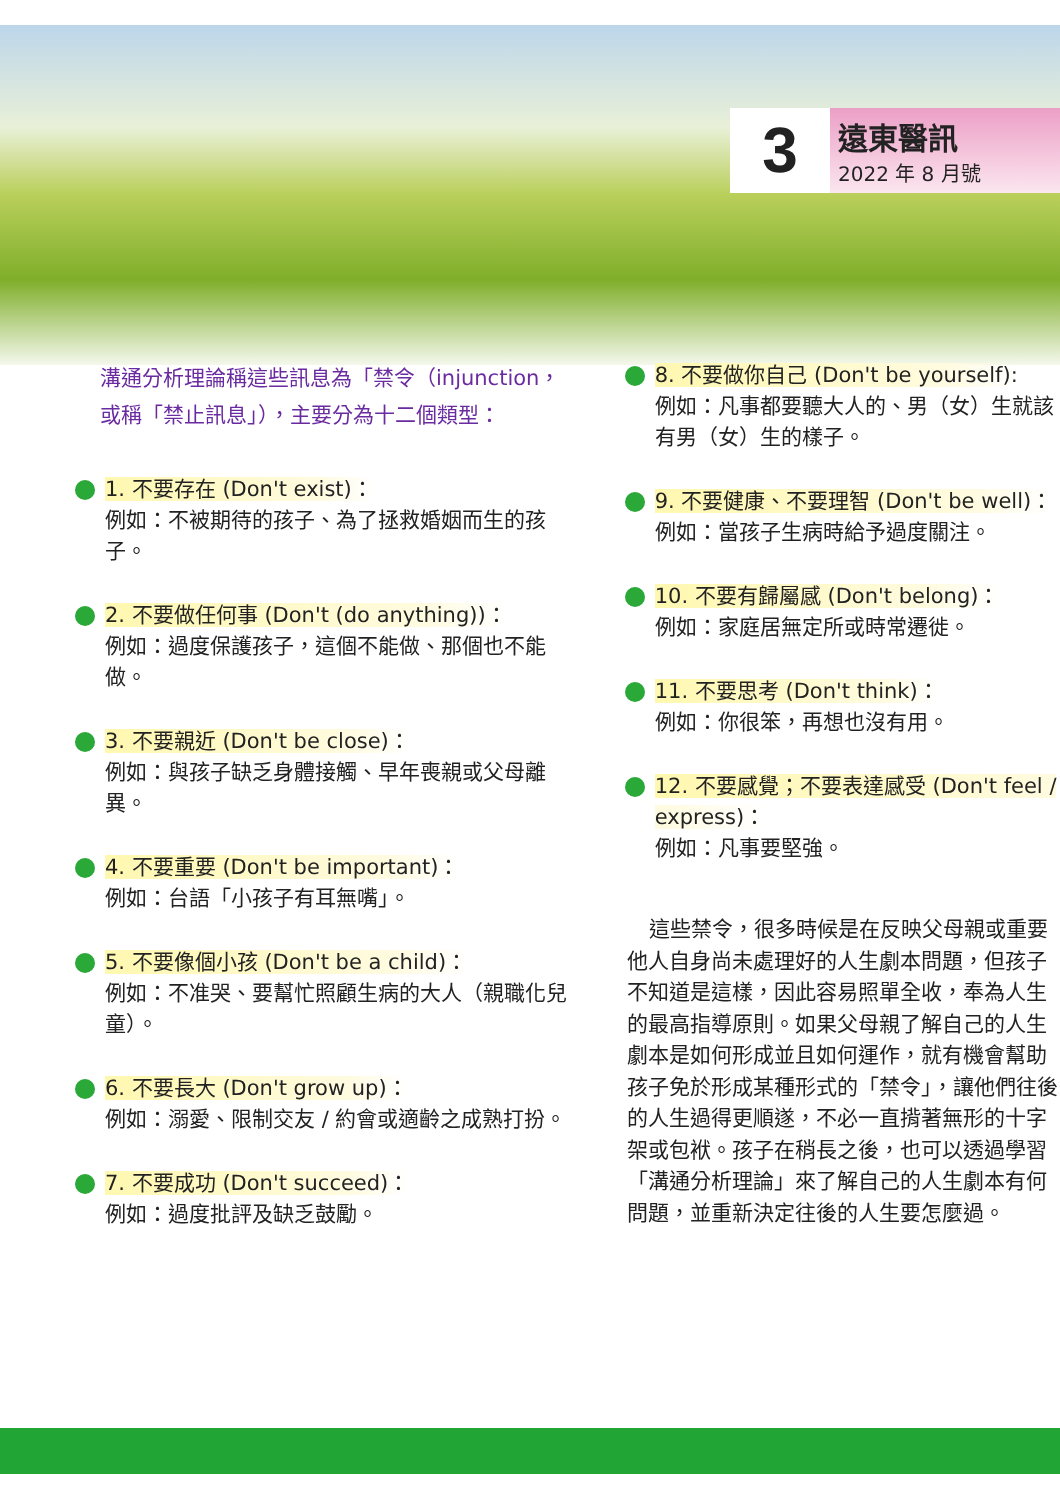3
遠東醫訊
2022 年 8 月號
溝通分析理論稱這些訊息為「禁令（injunction，或稱「禁止訊息」），主要分為十二個類型：
1. 不要存在 (Don't exist)：
例如：不被期待的孩子、為了拯救婚姻而生的孩子。
2. 不要做任何事 (Don't (do anything))：
例如：過度保護孩子，這個不能做、那個也不能做。
3. 不要親近 (Don't be close)：
例如：與孩子缺乏身體接觸、早年喪親或父母離異。
4. 不要重要 (Don't be important)：
例如：台語「小孩子有耳無嘴」。
5. 不要像個小孩 (Don't be a child)：
例如：不准哭、要幫忙照顧生病的大人（親職化兒童）。
6. 不要長大 (Don't grow up)：
例如：溺愛、限制交友 / 約會或適齡之成熟打扮。
7. 不要成功 (Don't succeed)：
例如：過度批評及缺乏鼓勵。
8. 不要做你自己 (Don't be yourself):
例如：凡事都要聽大人的、男（女）生就該有男（女）生的樣子。
9. 不要健康、不要理智 (Don't be well)：
例如：當孩子生病時給予過度關注。
10. 不要有歸屬感 (Don't belong)：
例如：家庭居無定所或時常遷徙。
11. 不要思考 (Don't think)：
例如：你很笨，再想也沒有用。
12. 不要感覺；不要表達感受 (Don't feel / express)：
例如：凡事要堅強。
這些禁令，很多時候是在反映父母親或重要他人自身尚未處理好的人生劇本問題，但孩子不知道是這樣，因此容易照單全收，奉為人生的最高指導原則。如果父母親了解自己的人生劇本是如何形成並且如何運作，就有機會幫助孩子免於形成某種形式的「禁令」，讓他們往後的人生過得更順遂，不必一直揹著無形的十字架或包袱。孩子在稍長之後，也可以透過學習「溝通分析理論」來了解自己的人生劇本有何問題，並重新決定往後的人生要怎麼過。